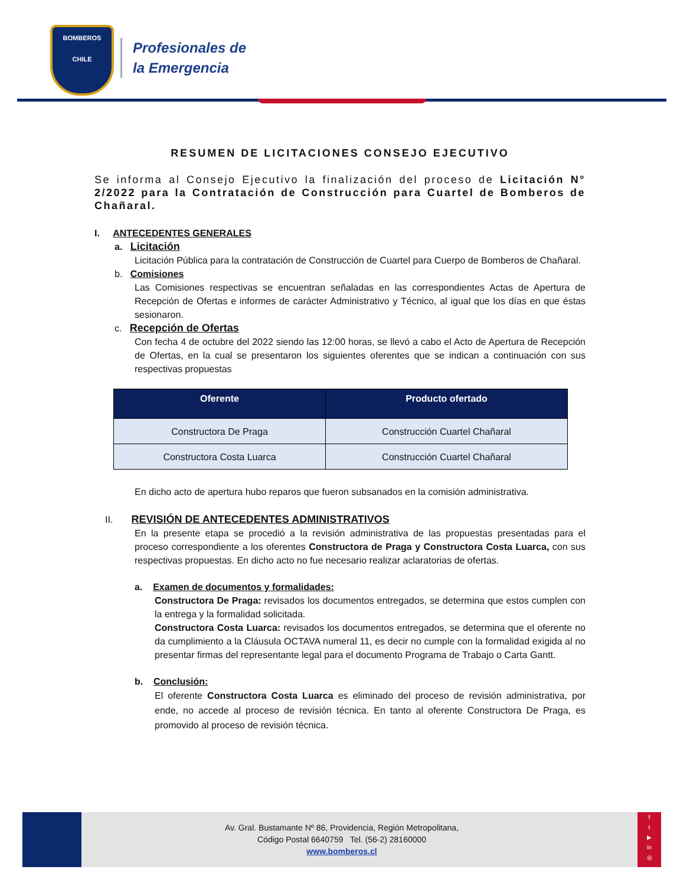BOMBEROS
CHILE
Profesionales de
la Emergencia
RESUMEN DE LICITACIONES CONSEJO EJECUTIVO
Se informa al Consejo Ejecutivo la finalización del proceso de Licitación N° 2/2022 para la Contratación de Construcción para Cuartel de Bomberos de Chañaral.
I. ANTECEDENTES GENERALES
a. Licitación
Licitación Pública para la contratación de Construcción de Cuartel para Cuerpo de Bomberos de Chañaral.
b. Comisiones
Las Comisiones respectivas se encuentran señaladas en las correspondientes Actas de Apertura de Recepción de Ofertas e informes de carácter Administrativo y Técnico, al igual que los días en que éstas sesionaron.
c. Recepción de Ofertas
Con fecha 4 de octubre del 2022 siendo las 12:00 horas, se llevó a cabo el Acto de Apertura de Recepción de Ofertas, en la cual se presentaron los siguientes oferentes que se indican a continuación con sus respectivas propuestas
| Oferente | Producto ofertado |
| --- | --- |
| Constructora De Praga | Construcción Cuartel Chañaral |
| Constructora Costa Luarca | Construcción Cuartel Chañaral |
En dicho acto de apertura hubo reparos que fueron subsanados en la comisión administrativa.
II. REVISIÓN DE ANTECEDENTES ADMINISTRATIVOS
En la presente etapa se procedió a la revisión administrativa de las propuestas presentadas para el proceso correspondiente a los oferentes Constructora de Praga y Constructora Costa Luarca, con sus respectivas propuestas. En dicho acto no fue necesario realizar aclaratorias de ofertas.
a. Examen de documentos y formalidades:
Constructora De Praga: revisados los documentos entregados, se determina que estos cumplen con la entrega y la formalidad solicitada.
Constructora Costa Luarca: revisados los documentos entregados, se determina que el oferente no da cumplimiento a la Cláusula OCTAVA numeral 11, es decir no cumple con la formalidad exigida al no presentar firmas del representante legal para el documento Programa de Trabajo o Carta Gantt.
b. Conclusión:
El oferente Constructora Costa Luarca es eliminado del proceso de revisión administrativa, por ende, no accede al proceso de revisión técnica. En tanto al oferente Constructora De Praga, es promovido al proceso de revisión técnica.
Av. Gral. Bustamante Nº 86, Providencia, Región Metropolitana,
Código Postal 6640759 Tel. (56-2) 28160000
www.bomberos.cl
f
t
▶
in
◎